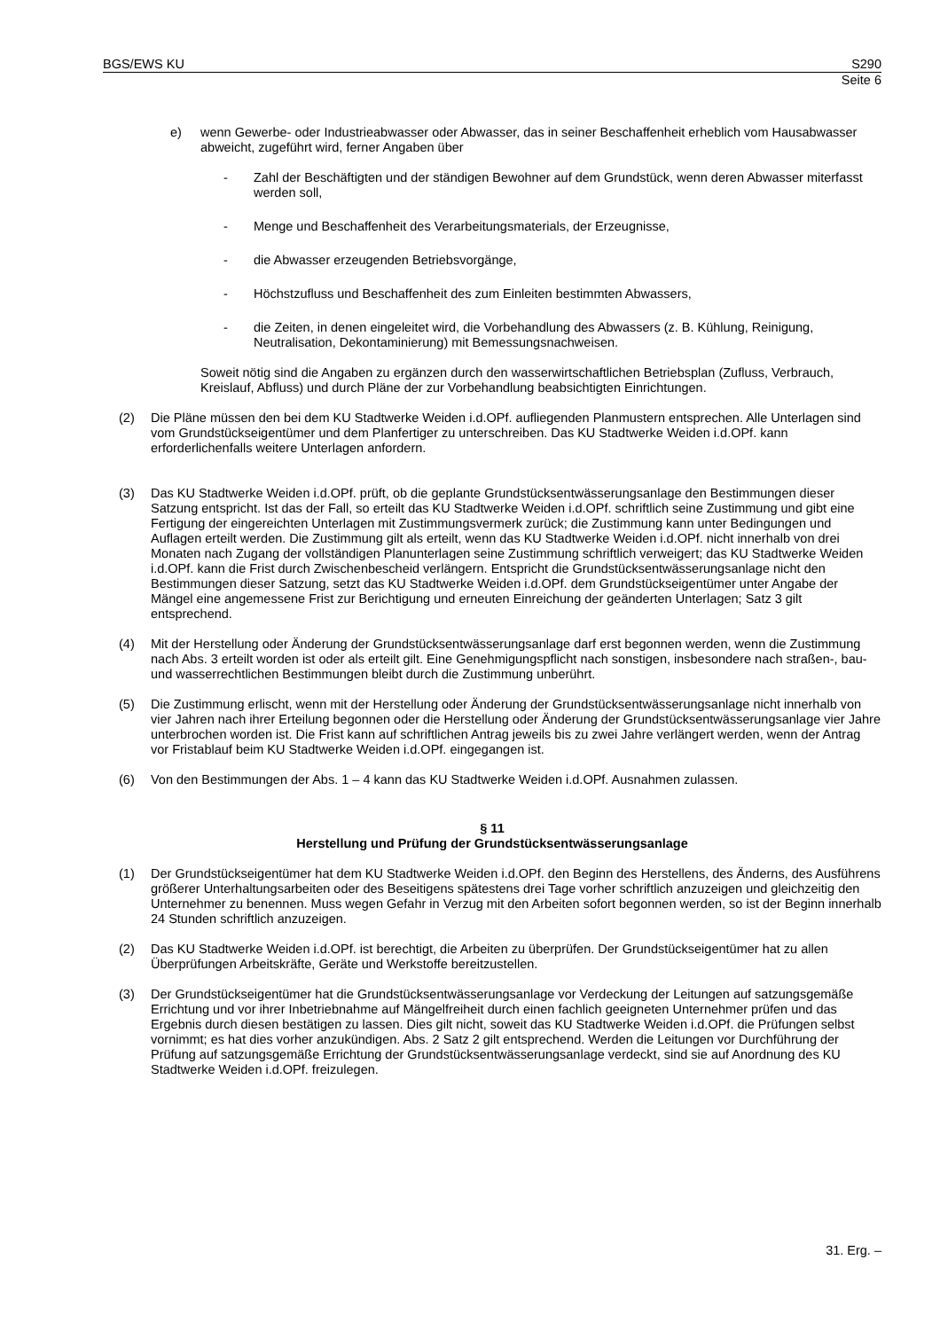BGS/EWS KU S290
Seite 6
e) wenn Gewerbe- oder Industrieabwasser oder Abwasser, das in seiner Beschaffenheit erheblich vom Hausabwasser abweicht, zugeführt wird, ferner Angaben über
- Zahl der Beschäftigten und der ständigen Bewohner auf dem Grundstück, wenn deren Abwasser miterfasst werden soll,
- Menge und Beschaffenheit des Verarbeitungsmaterials, der Erzeugnisse,
- die Abwasser erzeugenden Betriebsvorgänge,
- Höchstzufluss und Beschaffenheit des zum Einleiten bestimmten Abwassers,
- die Zeiten, in denen eingeleitet wird, die Vorbehandlung des Abwassers (z. B. Kühlung, Reinigung, Neutralisation, Dekontaminierung) mit Bemessungsnachweisen.
Soweit nötig sind die Angaben zu ergänzen durch den wasserwirtschaftlichen Betriebsplan (Zufluss, Verbrauch, Kreislauf, Abfluss) und durch Pläne der zur Vorbehandlung beabsichtigten Einrichtungen.
(2) Die Pläne müssen den bei dem KU Stadtwerke Weiden i.d.OPf. aufliegenden Planmustern entsprechen. Alle Unterlagen sind vom Grundstückseigentümer und dem Planfertiger zu unterschreiben. Das KU Stadtwerke Weiden i.d.OPf. kann erforderlichenfalls weitere Unterlagen anfordern.
(3) Das KU Stadtwerke Weiden i.d.OPf. prüft, ob die geplante Grundstücksentwässerungsanlage den Bestimmungen dieser Satzung entspricht. Ist das der Fall, so erteilt das KU Stadtwerke Weiden i.d.OPf. schriftlich seine Zustimmung und gibt eine Fertigung der eingereichten Unterlagen mit Zustimmungsvermerk zurück; die Zustimmung kann unter Bedingungen und Auflagen erteilt werden. Die Zustimmung gilt als erteilt, wenn das KU Stadtwerke Weiden i.d.OPf. nicht innerhalb von drei Monaten nach Zugang der vollständigen Planunterlagen seine Zustimmung schriftlich verweigert; das KU Stadtwerke Weiden i.d.OPf. kann die Frist durch Zwischenbescheid verlängern. Entspricht die Grundstücksentwässerungsanlage nicht den Bestimmungen dieser Satzung, setzt das KU Stadtwerke Weiden i.d.OPf. dem Grundstückseigentümer unter Angabe der Mängel eine angemessene Frist zur Berichtigung und erneuten Einreichung der geänderten Unterlagen; Satz 3 gilt entsprechend.
(4) Mit der Herstellung oder Änderung der Grundstücksentwässerungsanlage darf erst begonnen werden, wenn die Zustimmung nach Abs. 3 erteilt worden ist oder als erteilt gilt. Eine Genehmigungspflicht nach sonstigen, insbesondere nach straßen-, bau- und wasserrechtlichen Bestimmungen bleibt durch die Zustimmung unberührt.
(5) Die Zustimmung erlischt, wenn mit der Herstellung oder Änderung der Grundstücksentwässerungsanlage nicht innerhalb von vier Jahren nach ihrer Erteilung begonnen oder die Herstellung oder Änderung der Grundstücksentwässerungsanlage vier Jahre unterbrochen worden ist. Die Frist kann auf schriftlichen Antrag jeweils bis zu zwei Jahre verlängert werden, wenn der Antrag vor Fristablauf beim KU Stadtwerke Weiden i.d.OPf. eingegangen ist.
(6) Von den Bestimmungen der Abs. 1 – 4 kann das KU Stadtwerke Weiden i.d.OPf. Ausnahmen zulassen.
§ 11
Herstellung und Prüfung der Grundstücksentwässerungsanlage
(1) Der Grundstückseigentümer hat dem KU Stadtwerke Weiden i.d.OPf. den Beginn des Herstellens, des Änderns, des Ausführens größerer Unterhaltungsarbeiten oder des Beseitigens spätestens drei Tage vorher schriftlich anzuzeigen und gleichzeitig den Unternehmer zu benennen. Muss wegen Gefahr in Verzug mit den Arbeiten sofort begonnen werden, so ist der Beginn innerhalb 24 Stunden schriftlich anzuzeigen.
(2) Das KU Stadtwerke Weiden i.d.OPf. ist berechtigt, die Arbeiten zu überprüfen. Der Grundstückseigentümer hat zu allen Überprüfungen Arbeitskräfte, Geräte und Werkstoffe bereitzustellen.
(3) Der Grundstückseigentümer hat die Grundstücksentwässerungsanlage vor Verdeckung der Leitungen auf satzungsgemäße Errichtung und vor ihrer Inbetriebnahme auf Mängelfreiheit durch einen fachlich geeigneten Unternehmer prüfen und das Ergebnis durch diesen bestätigen zu lassen. Dies gilt nicht, soweit das KU Stadtwerke Weiden i.d.OPf. die Prüfungen selbst vornimmt; es hat dies vorher anzukündigen. Abs. 2 Satz 2 gilt entsprechend. Werden die Leitungen vor Durchführung der Prüfung auf satzungsgemäße Errichtung der Grundstücksentwässerungsanlage verdeckt, sind sie auf Anordnung des KU Stadtwerke Weiden i.d.OPf. freizulegen.
31. Erg. –